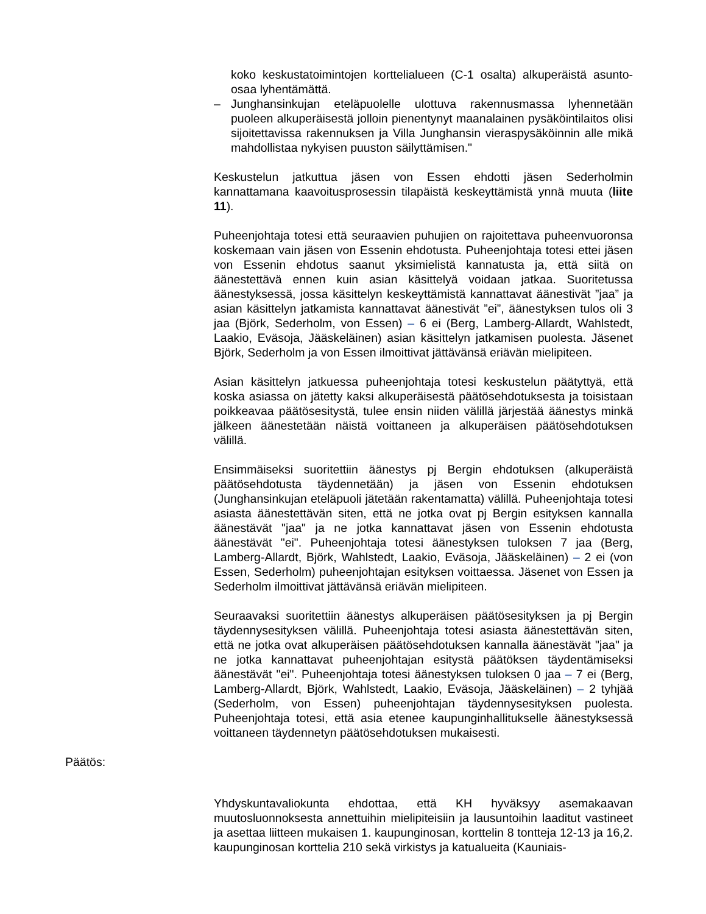koko keskustatoimintojen korttelialueen (C-1 osalta) alkuperäistä asunto-osaa lyhentämättä.
– Junghansinkujan eteläpuolelle ulottuva rakennusmassa lyhennetään puoleen alkuperäisestä jolloin pienentynyt maanalainen pysäköintilaitos olisi sijoitettavissa rakennuksen ja Villa Junghansin vieraspysäköinnin alle mikä mahdollistaa nykyisen puuston säilyttämisen."
Keskustelun jatkuttua jäsen von Essen ehdotti jäsen Sederholmin kannattamana kaavoitusprosessin tilapäistä keskeyttämistä ynnä muuta (liite 11).
Puheenjohtaja totesi että seuraavien puhujien on rajoitettava puheenvuoronsa koskemaan vain jäsen von Essenin ehdotusta. Puheenjohtaja totesi ettei jäsen von Essenin ehdotus saanut yksimielistä kannatusta ja, että siitä on äänestettävä ennen kuin asian käsittelyä voidaan jatkaa. Suoritetussa äänestyksessä, jossa käsittelyn keskeyttämistä kannattavat äänestivät ”jaa” ja asian käsittelyn jatkamista kannattavat äänestivät ”ei”, äänestyksen tulos oli 3 jaa (Björk, Sederholm, von Essen) – 6 ei (Berg, Lamberg-Allardt, Wahlstedt, Laakio, Eväsoja, Jääskeläinen) asian käsittelyn jatkamisen puolesta. Jäsenet Björk, Sederholm ja von Essen ilmoittivat jättävänsä eriävän mielipiteen.
Asian käsittelyn jatkuessa puheenjohtaja totesi keskustelun päätyttyä, että koska asiassa on jätetty kaksi alkuperäisestä päätösehdotuksesta ja toisistaan poikkeavaa päätösesitystä, tulee ensin niiden välillä järjestää äänestys minkä jälkeen äänestetään näistä voittaneen ja alkuperäisen päätösehdotuksen välillä.
Ensimmäiseksi suoritettiin äänestys pj Bergin ehdotuksen (alkuperäistä päätösehdotusta täydennetään) ja jäsen von Essenin ehdotuksen (Junghansinkujan eteläpuoli jätetään rakentamatta) välillä. Puheenjohtaja totesi asiasta äänestettävän siten, että ne jotka ovat pj Bergin esityksen kannalla äänestävät "jaa" ja ne jotka kannattavat jäsen von Essenin ehdotusta äänestävät "ei". Puheenjohtaja totesi äänestyksen tuloksen 7 jaa (Berg, Lamberg-Allardt, Björk, Wahlstedt, Laakio, Eväsoja, Jääskeläinen) – 2 ei (von Essen, Sederholm) puheenjohtajan esityksen voittaessa. Jäsenet von Essen ja Sederholm ilmoittivat jättävänsä eriävän mielipiteen.
Seuraavaksi suoritettiin äänestys alkuperäisen päätösesityksen ja pj Bergin täydennysesityksen välillä. Puheenjohtaja totesi asiasta äänestettävän siten, että ne jotka ovat alkuperäisen päätösehdotuksen kannalla äänestävät "jaa" ja ne jotka kannattavat puheenjohtajan esitystä päätöksen täydentämiseksi äänestävät "ei". Puheenjohtaja totesi äänestyksen tuloksen 0 jaa – 7 ei (Berg, Lamberg-Allardt, Björk, Wahlstedt, Laakio, Eväsoja, Jääskeläinen) – 2 tyhjää (Sederholm, von Essen) puheenjohtajan täydennysesityksen puolesta. Puheenjohtaja totesi, että asia etenee kaupunginhallitukselle äänestyksessä voittaneen täydennetyn päätösehdotuksen mukaisesti.
Päätös:
Yhdyskuntavaliokunta ehdottaa, että KH hyväksyy asemakaavan muutosluonnoksesta annettuihin mielipiteisiin ja lausuntoihin laaditut vastineet ja asettaa liitteen mukaisen 1. kaupunginosan, korttelin 8 tontteja 12-13 ja 16,2. kaupunginosan korttelia 210 sekä virkistys ja katualueita (Kauniais-